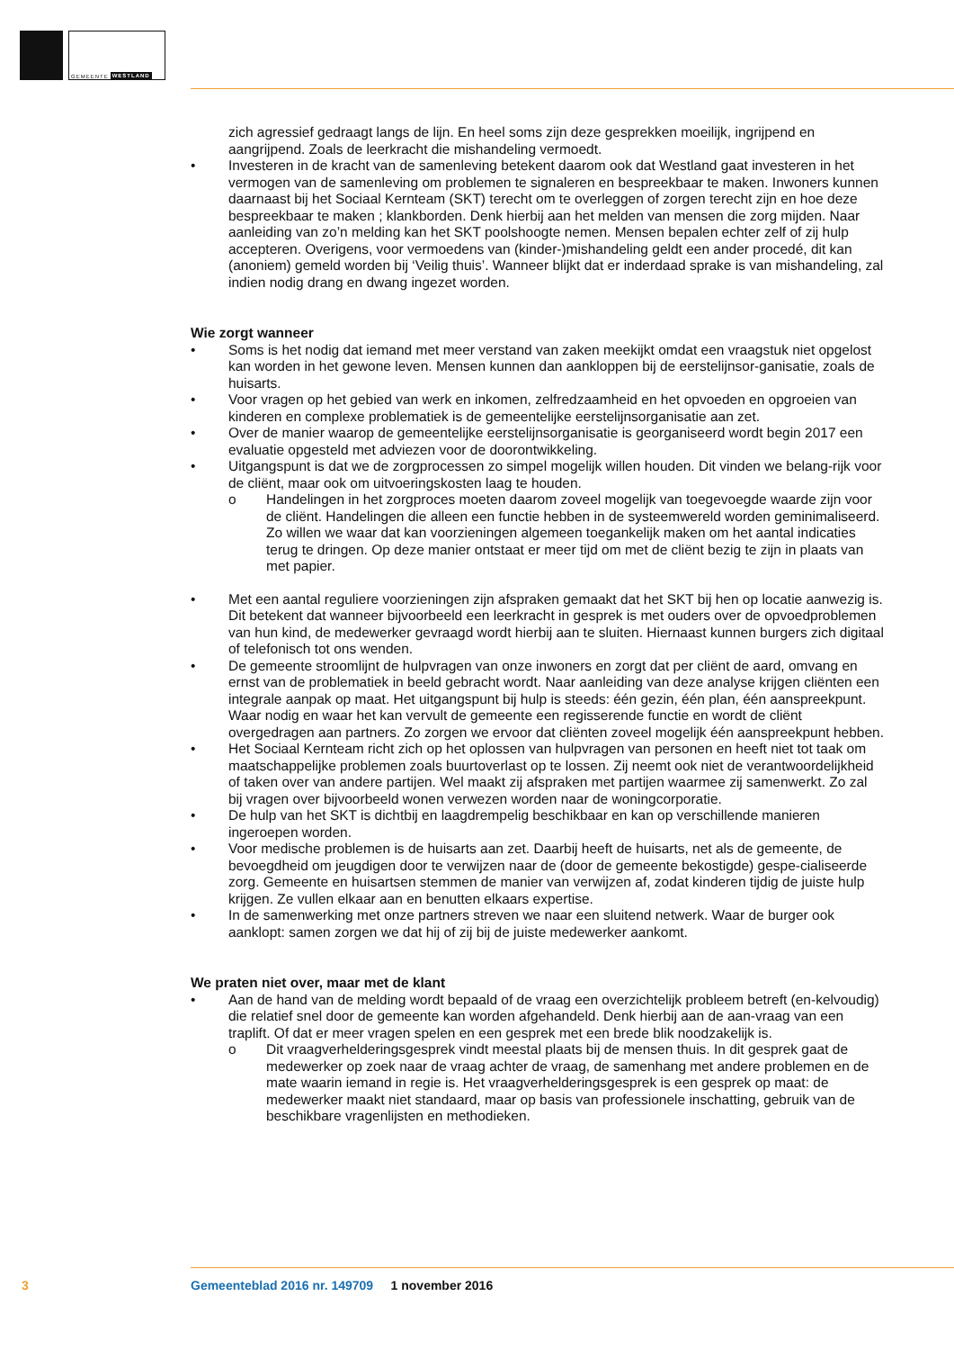GEMEENTE WESTLAND
zich agressief gedraagt langs de lijn. En heel soms zijn deze gesprekken moeilijk, ingrijpend en aangrijpend. Zoals de leerkracht die mishandeling vermoedt.
• Investeren in de kracht van de samenleving betekent daarom ook dat Westland gaat investeren in het vermogen van de samenleving om problemen te signaleren en bespreekbaar te maken. Inwoners kunnen daarnaast bij het Sociaal Kernteam (SKT) terecht om te overleggen of zorgen terecht zijn en hoe deze bespreekbaar te maken ; klankborden. Denk hierbij aan het melden van mensen die zorg mijden. Naar aanleiding van zo’n melding kan het SKT poolshoogte nemen. Mensen bepalen echter zelf of zij hulp accepteren. Overigens, voor vermoedens van (kinder-)mishandeling geldt een ander procedé, dit kan (anoniem) gemeld worden bij ‘Veilig thuis’. Wanneer blijkt dat er inderdaad sprake is van mishandeling, zal indien nodig drang en dwang ingezet worden.
Wie zorgt wanneer
• Soms is het nodig dat iemand met meer verstand van zaken meekijkt omdat een vraagstuk niet opgelost kan worden in het gewone leven. Mensen kunnen dan aankloppen bij de eerstelijnsor-ganisatie, zoals de huisarts.
• Voor vragen op het gebied van werk en inkomen, zelfredzaamheid en het opvoeden en opgroeien van kinderen en complexe problematiek is de gemeentelijke eerstelijnsorganisatie aan zet.
• Over de manier waarop de gemeentelijke eerstelijnsorganisatie is georganiseerd wordt begin 2017 een evaluatie opgesteld met adviezen voor de doorontwikkeling.
• Uitgangspunt is dat we de zorgprocessen zo simpel mogelijk willen houden. Dit vinden we belang-rijk voor de cliënt, maar ook om uitvoeringskosten laag te houden.
o Handelingen in het zorgproces moeten daarom zoveel mogelijk van toegevoegde waarde zijn voor de cliënt. Handelingen die alleen een functie hebben in de systeemwereld worden geminimaliseerd. Zo willen we waar dat kan voorzieningen algemeen toegankelijk maken om het aantal indicaties terug te dringen. Op deze manier ontstaat er meer tijd om met de cliënt bezig te zijn in plaats van met papier.
• Met een aantal reguliere voorzieningen zijn afspraken gemaakt dat het SKT bij hen op locatie aanwezig is. Dit betekent dat wanneer bijvoorbeeld een leerkracht in gesprek is met ouders over de opvoedproblemen van hun kind, de medewerker gevraagd wordt hierbij aan te sluiten. Hiernaast kunnen burgers zich digitaal of telefonisch tot ons wenden.
• De gemeente stroomlijnt de hulpvragen van onze inwoners en zorgt dat per cliënt de aard, omvang en ernst van de problematiek in beeld gebracht wordt. Naar aanleiding van deze analyse krijgen cliënten een integrale aanpak op maat. Het uitgangspunt bij hulp is steeds: één gezin, één plan, één aanspreekpunt. Waar nodig en waar het kan vervult de gemeente een regisserende functie en wordt de cliënt overgedragen aan partners. Zo zorgen we ervoor dat cliënten zoveel mogelijk één aanspreekpunt hebben.
• Het Sociaal Kernteam richt zich op het oplossen van hulpvragen van personen en heeft niet tot taak om maatschappelijke problemen zoals buurtoverlast op te lossen. Zij neemt ook niet de verantwoordelijkheid of taken over van andere partijen. Wel maakt zij afspraken met partijen waarmee zij samenwerkt. Zo zal bij vragen over bijvoorbeeld wonen verwezen worden naar de woningcorporatie.
• De hulp van het SKT is dichtbij en laagdrempelig beschikbaar en kan op verschillende manieren ingeroepen worden.
• Voor medische problemen is de huisarts aan zet. Daarbij heeft de huisarts, net als de gemeente, de bevoegdheid om jeugdigen door te verwijzen naar de (door de gemeente bekostigde) gespe-cialiseerde zorg. Gemeente en huisartsen stemmen de manier van verwijzen af, zodat kinderen tijdig de juiste hulp krijgen. Ze vullen elkaar aan en benutten elkaars expertise.
• In de samenwerking met onze partners streven we naar een sluitend netwerk. Waar de burger ook aanklopt: samen zorgen we dat hij of zij bij de juiste medewerker aankomt.
We praten niet over, maar met de klant
• Aan de hand van de melding wordt bepaald of de vraag een overzichtelijk probleem betreft (en-kelvoudig) die relatief snel door de gemeente kan worden afgehandeld. Denk hierbij aan de aan-vraag van een traplift. Of dat er meer vragen spelen en een gesprek met een brede blik noodzakelijk is.
o Dit vraagverhelderingsgesprek vindt meestal plaats bij de mensen thuis. In dit gesprek gaat de medewerker op zoek naar de vraag achter de vraag, de samenhang met andere problemen en de mate waarin iemand in regie is. Het vraagverhelderingsgesprek is een gesprek op maat: de medewerker maakt niet standaard, maar op basis van professionele inschatting, gebruik van de beschikbare vragenlijsten en methodieken.
3
Gemeenteblad 2016 nr. 149709 1 november 2016